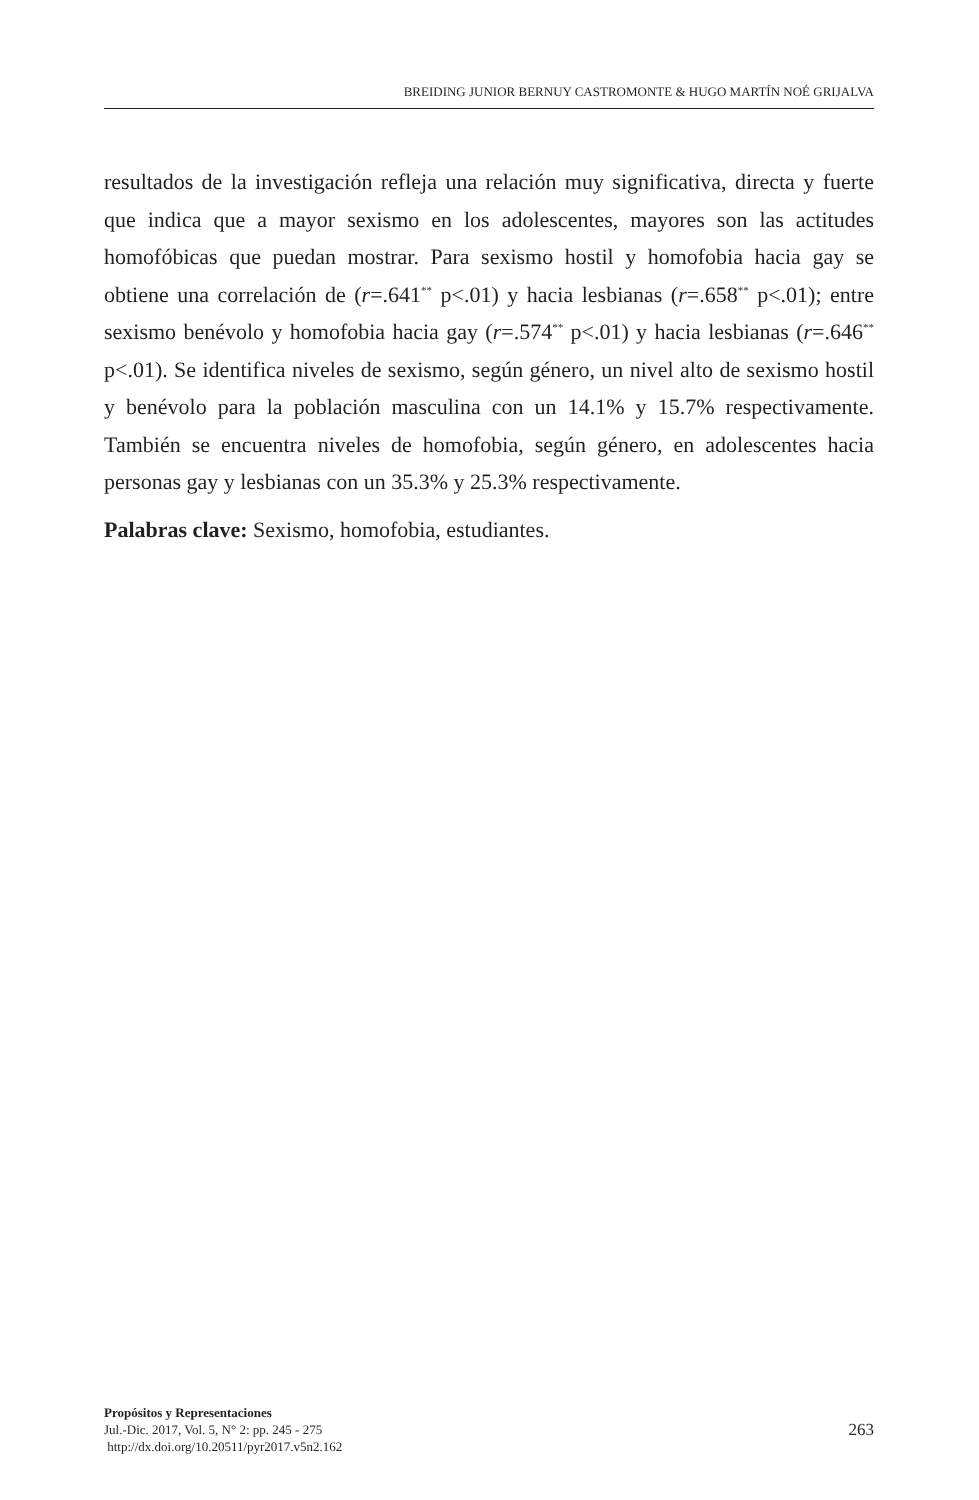BREIDING JUNIOR BERNUY CASTROMONTE & HUGO MARTÍN NOÉ GRIJALVA
resultados de la investigación refleja una relación muy significativa, directa y fuerte que indica que a mayor sexismo en los adolescentes, mayores son las actitudes homofóbicas que puedan mostrar. Para sexismo hostil y homofobia hacia gay se obtiene una correlación de (r=.641<sup>**</sup> p<.01) y hacia lesbianas (r=.658<sup>**</sup> p<.01); entre sexismo benévolo y homofobia hacia gay (r=.574<sup>**</sup> p<.01) y hacia lesbianas (r=.646<sup>**</sup> p<.01). Se identifica niveles de sexismo, según género, un nivel alto de sexismo hostil y benévolo para la población masculina con un 14.1% y 15.7% respectivamente. También se encuentra niveles de homofobia, según género, en adolescentes hacia personas gay y lesbianas con un 35.3% y 25.3% respectivamente.
Palabras clave: Sexismo, homofobia, estudiantes.
Propósitos y Representaciones
Jul.-Dic. 2017, Vol. 5, N° 2: pp. 245 - 275
http://dx.doi.org/10.20511/pyr2017.v5n2.162
263